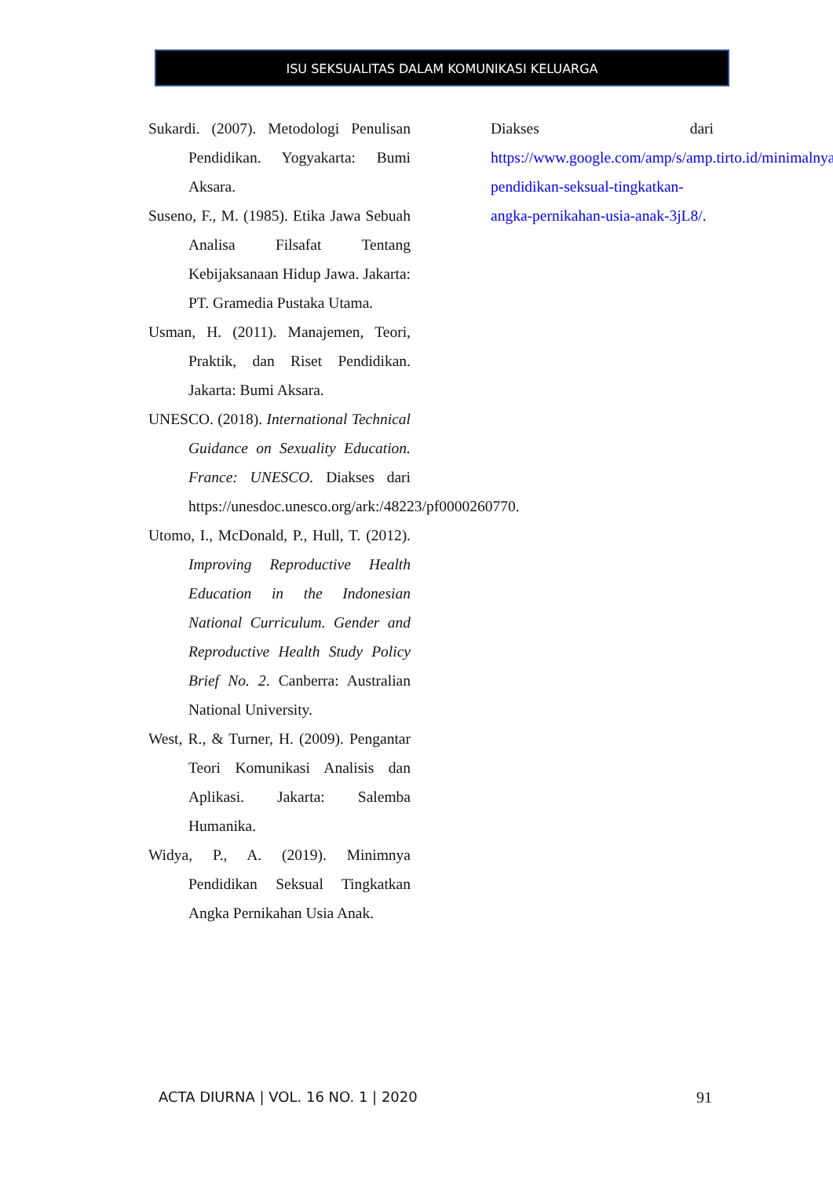ISU SEKSUALITAS DALAM KOMUNIKASI KELUARGA
Sukardi. (2007). Metodologi Penulisan Pendidikan. Yogyakarta: Bumi Aksara.
Suseno, F., M. (1985). Etika Jawa Sebuah Analisa Filsafat Tentang Kebijaksanaan Hidup Jawa. Jakarta: PT. Gramedia Pustaka Utama.
Usman, H. (2011). Manajemen, Teori, Praktik, dan Riset Pendidikan. Jakarta: Bumi Aksara.
UNESCO. (2018). International Technical Guidance on Sexuality Education. France: UNESCO. Diakses dari https://unesdoc.unesco.org/ark:/48223/pf0000260770.
Utomo, I., McDonald, P., Hull, T. (2012). Improving Reproductive Health Education in the Indonesian National Curriculum. Gender and Reproductive Health Study Policy Brief No. 2. Canberra: Australian National University.
West, R., & Turner, H. (2009). Pengantar Teori Komunikasi Analisis dan Aplikasi. Jakarta: Salemba Humanika.
Widya, P., A. (2019). Minimnya Pendidikan Seksual Tingkatkan Angka Pernikahan Usia Anak.
Diakses dari https://www.google.com/amp/s/amp.tirto.id/minimalnya-pendidikan-seksual-tingkatkan-angka-pernikahan-usia-anak-3jL8/.
ACTA DIURNA | VOL. 16 NO. 1 | 2020 91